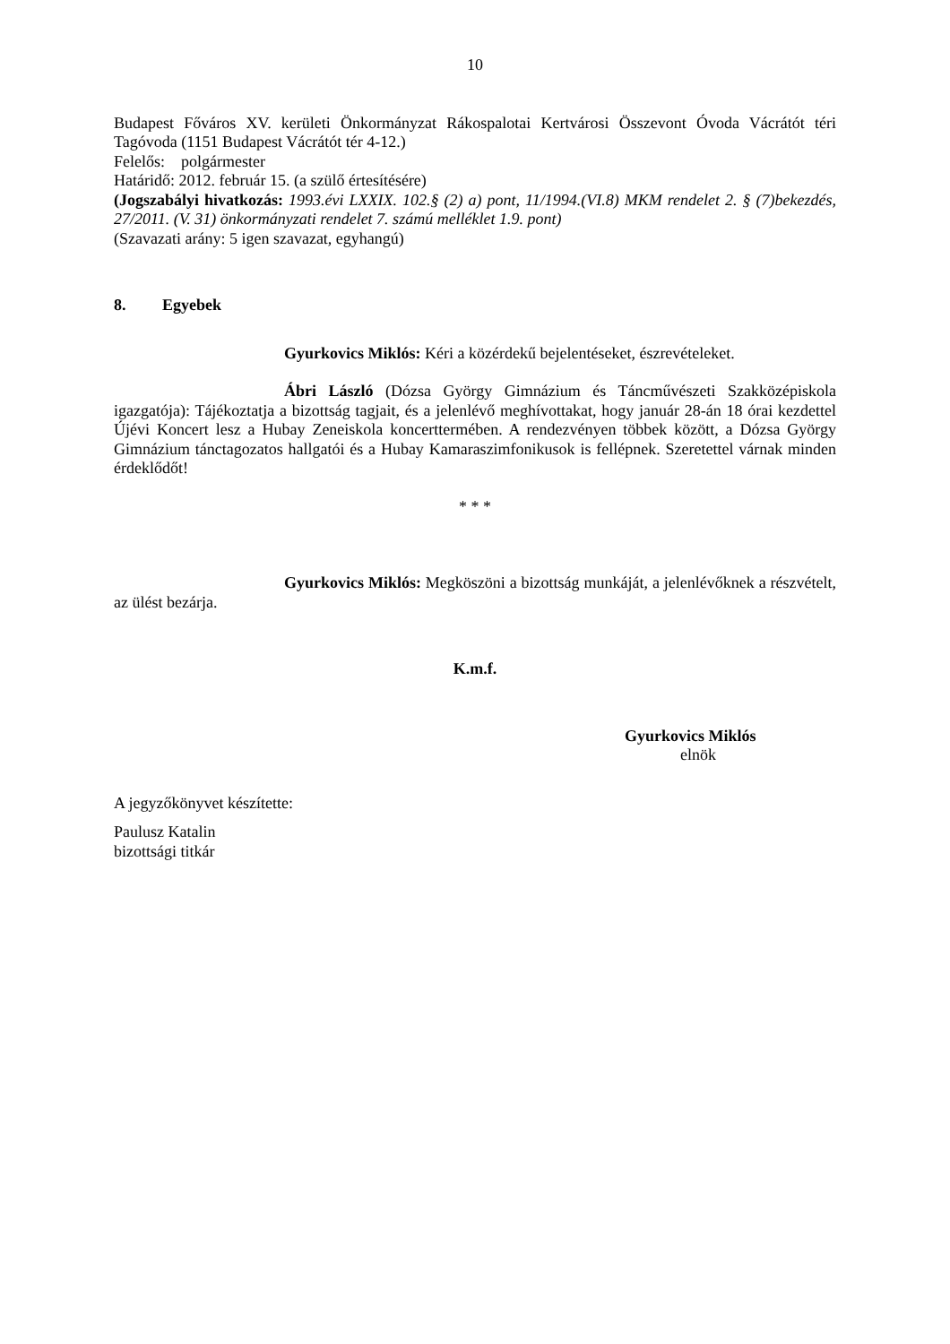10
Budapest Főváros XV. kerületi Önkormányzat Rákospalotai Kertvárosi Összevont Óvoda Vácrátót téri Tagóvoda (1151 Budapest Vácrátót tér 4-12.)
Felelős: polgármester
Határidő: 2012. február 15. (a szülő értesítésére)
(Jogszabályi hivatkozás: 1993.évi LXXIX. 102.§ (2) a) pont, 11/1994.(VI.8) MKM rendelet 2. § (7)bekezdés, 27/2011. (V. 31) önkormányzati rendelet 7. számú melléklet 1.9. pont)
(Szavazati arány: 5 igen szavazat, egyhangú)
8. Egyebek
Gyurkovics Miklós: Kéri a közérdekű bejelentéseket, észrevételeket.
Ábri László (Dózsa György Gimnázium és Táncművészeti Szakközépiskola igazgatója): Tájékoztatja a bizottság tagjait, és a jelenlévő meghívottakat, hogy január 28-án 18 órai kezdettel Újévi Koncert lesz a Hubay Zeneiskola koncerttermében. A rendezvényen többek között, a Dózsa György Gimnázium tánctagozatos hallgatói és a Hubay Kamaraszimfonikusok is fellépnek. Szeretettel várnak minden érdeklődőt!
* * *
Gyurkovics Miklós: Megköszöni a bizottság munkáját, a jelenlévőknek a részvételt, az ülést bezárja.
K.m.f.
Gyurkovics Miklós
elnök
A jegyzőkönyvet készítette:
Paulusz Katalin
bizottsági titkár